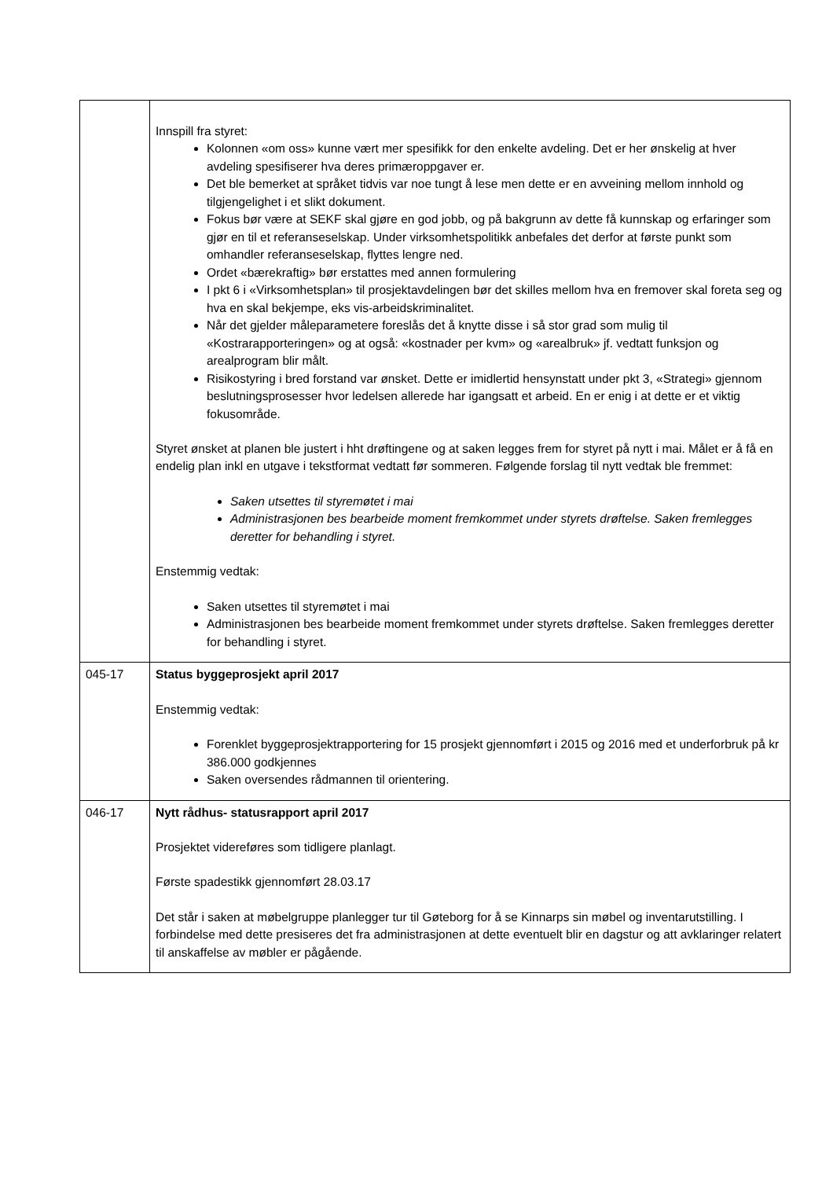| | Innspill fra styret: Kolonnen «om oss» kunne vært mer spesifikk for den enkelte avdeling. Det er her ønskelig at hver avdeling spesifiserer hva deres primæroppgaver er. Det ble bemerket at språket tidvis var noe tungt å lese men dette er en avveining mellom innhold og tilgjengelighet i et slikt dokument. Fokus bør være at SEKF skal gjøre en god jobb, og på bakgrunn av dette få kunnskap og erfaringer som gjør en til et referanseselskap. Under virksomhetspolitikk anbefales det derfor at første punkt som omhandler referanseselskap, flyttes lengre ned. Ordet «bærekraftig» bør erstattes med annen formulering I pkt 6 i «Virksomhetsplan» til prosjektavdelingen bør det skilles mellom hva en fremover skal foreta seg og hva en skal bekjempe, eks vis-arbeidskriminalitet. Når det gjelder måleparametere foreslås det å knytte disse i så stor grad som mulig til «Kostrarapporteringen» og at også: «kostnader per kvm» og «arealbruk» jf. vedtatt funksjon og arealprogram blir målt. Risikostyring i bred forstand var ønsket. Dette er imidlertid hensynstatt under pkt 3, «Strategi» gjennom beslutningsprosesser hvor ledelsen allerede har igangsatt et arbeid. En er enig i at dette er et viktig fokusområde. Styret ønsket at planen ble justert i hht drøftingene og at saken legges frem for styret på nytt i mai. Målet er å få en endelig plan inkl en utgave i tekstformat vedtatt før sommeren. Følgende forslag til nytt vedtak ble fremmet: Saken utsettes til styremøtet i mai Administrasjonen bes bearbeide moment fremkommet under styrets drøftelse. Saken fremlegges deretter for behandling i styret. Enstemmig vedtak: Saken utsettes til styremøtet i mai Administrasjonen bes bearbeide moment fremkommet under styrets drøftelse. Saken fremlegges deretter for behandling i styret. |
| 045-17 | Status byggeprosjekt april 2017 Enstemmig vedtak: Forenklet byggeprosjektrapportering for 15 prosjekt gjennomført i 2015 og 2016 med et underforbruk på kr 386.000 godkjennes Saken oversendes rådmannen til orientering. |
| 046-17 | Nytt rådhus- statusrapport april 2017 Prosjektet videreføres som tidligere planlagt. Første spadestikk gjennomført 28.03.17 Det står i saken at møbelgruppe planlegger tur til Gøteborg for å se Kinnarps sin møbel og inventarutstilling. I forbindelse med dette presiseres det fra administrasjonen at dette eventuelt blir en dagstur og att avklaringer relatert til anskaffelse av møbler er pågående. |